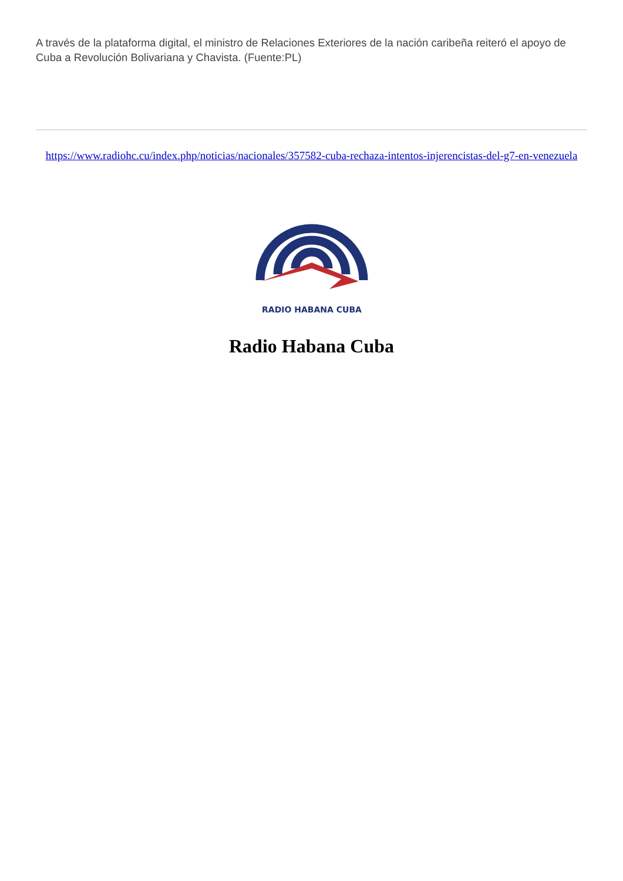A través de la plataforma digital, el ministro de Relaciones Exteriores de la nación caribeña reiteró el apoyo de Cuba a Revolución Bolivariana y Chavista. (Fuente:PL)
https://www.radiohc.cu/index.php/noticias/nacionales/357582-cuba-rechaza-intentos-injerencistas-del-g7-en-venezuela
RADIO HABANA CUBA
Radio Habana Cuba